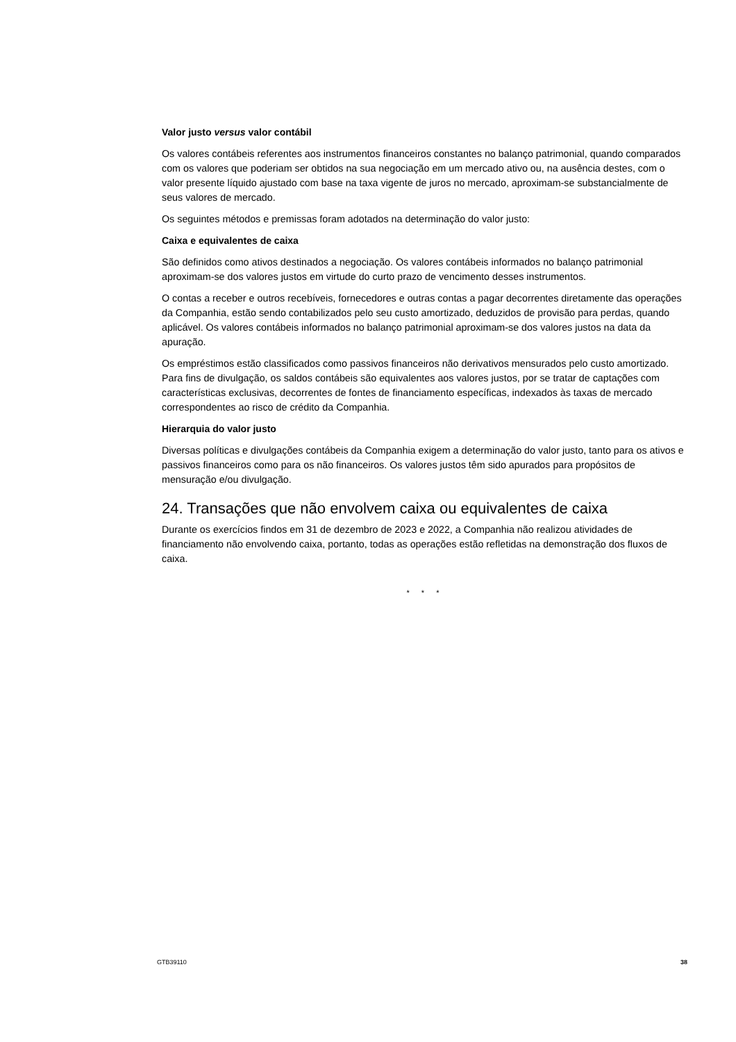Valor justo versus valor contábil
Os valores contábeis referentes aos instrumentos financeiros constantes no balanço patrimonial, quando comparados com os valores que poderiam ser obtidos na sua negociação em um mercado ativo ou, na ausência destes, com o valor presente líquido ajustado com base na taxa vigente de juros no mercado, aproximam-se substancialmente de seus valores de mercado.
Os seguintes métodos e premissas foram adotados na determinação do valor justo:
Caixa e equivalentes de caixa
São definidos como ativos destinados a negociação. Os valores contábeis informados no balanço patrimonial aproximam-se dos valores justos em virtude do curto prazo de vencimento desses instrumentos.
O contas a receber e outros recebíveis, fornecedores e outras contas a pagar decorrentes diretamente das operações da Companhia, estão sendo contabilizados pelo seu custo amortizado, deduzidos de provisão para perdas, quando aplicável. Os valores contábeis informados no balanço patrimonial aproximam-se dos valores justos na data da apuração.
Os empréstimos estão classificados como passivos financeiros não derivativos mensurados pelo custo amortizado. Para fins de divulgação, os saldos contábeis são equivalentes aos valores justos, por se tratar de captações com características exclusivas, decorrentes de fontes de financiamento específicas, indexados às taxas de mercado correspondentes ao risco de crédito da Companhia.
Hierarquia do valor justo
Diversas políticas e divulgações contábeis da Companhia exigem a determinação do valor justo, tanto para os ativos e passivos financeiros como para os não financeiros. Os valores justos têm sido apurados para propósitos de mensuração e/ou divulgação.
24. Transações que não envolvem caixa ou equivalentes de caixa
Durante os exercícios findos em 31 de dezembro de 2023 e 2022, a Companhia não realizou atividades de financiamento não envolvendo caixa, portanto, todas as operações estão refletidas na demonstração dos fluxos de caixa.
* * *
GTB39110 38